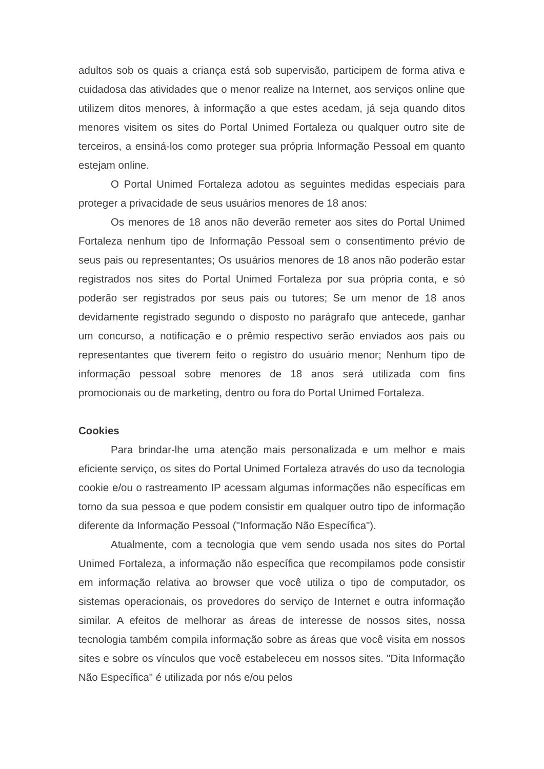adultos sob os quais a criança está sob supervisão, participem de forma ativa e cuidadosa das atividades que o menor realize na Internet, aos serviços online que utilizem ditos menores, à informação a que estes acedam, já seja quando ditos menores visitem os sites do Portal Unimed Fortaleza ou qualquer outro site de terceiros, a ensiná-los como proteger sua própria Informação Pessoal em quanto estejam online.
O Portal Unimed Fortaleza adotou as seguintes medidas especiais para proteger a privacidade de seus usuários menores de 18 anos:
Os menores de 18 anos não deverão remeter aos sites do Portal Unimed Fortaleza nenhum tipo de Informação Pessoal sem o consentimento prévio de seus pais ou representantes; Os usuários menores de 18 anos não poderão estar registrados nos sites do Portal Unimed Fortaleza por sua própria conta, e só poderão ser registrados por seus pais ou tutores; Se um menor de 18 anos devidamente registrado segundo o disposto no parágrafo que antecede, ganhar um concurso, a notificação e o prêmio respectivo serão enviados aos pais ou representantes que tiverem feito o registro do usuário menor; Nenhum tipo de informação pessoal sobre menores de 18 anos será utilizada com fins promocionais ou de marketing, dentro ou fora do Portal Unimed Fortaleza.
Cookies
Para brindar-lhe uma atenção mais personalizada e um melhor e mais eficiente serviço, os sites do Portal Unimed Fortaleza através do uso da tecnologia cookie e/ou o rastreamento IP acessam algumas informações não específicas em torno da sua pessoa e que podem consistir em qualquer outro tipo de informação diferente da Informação Pessoal ("Informação Não Específica").
Atualmente, com a tecnologia que vem sendo usada nos sites do Portal Unimed Fortaleza, a informação não específica que recompilamos pode consistir em informação relativa ao browser que você utiliza o tipo de computador, os sistemas operacionais, os provedores do serviço de Internet e outra informação similar. A efeitos de melhorar as áreas de interesse de nossos sites, nossa tecnologia também compila informação sobre as áreas que você visita em nossos sites e sobre os vínculos que você estabeleceu em nossos sites. "Dita Informação Não Específica" é utilizada por nós e/ou pelos